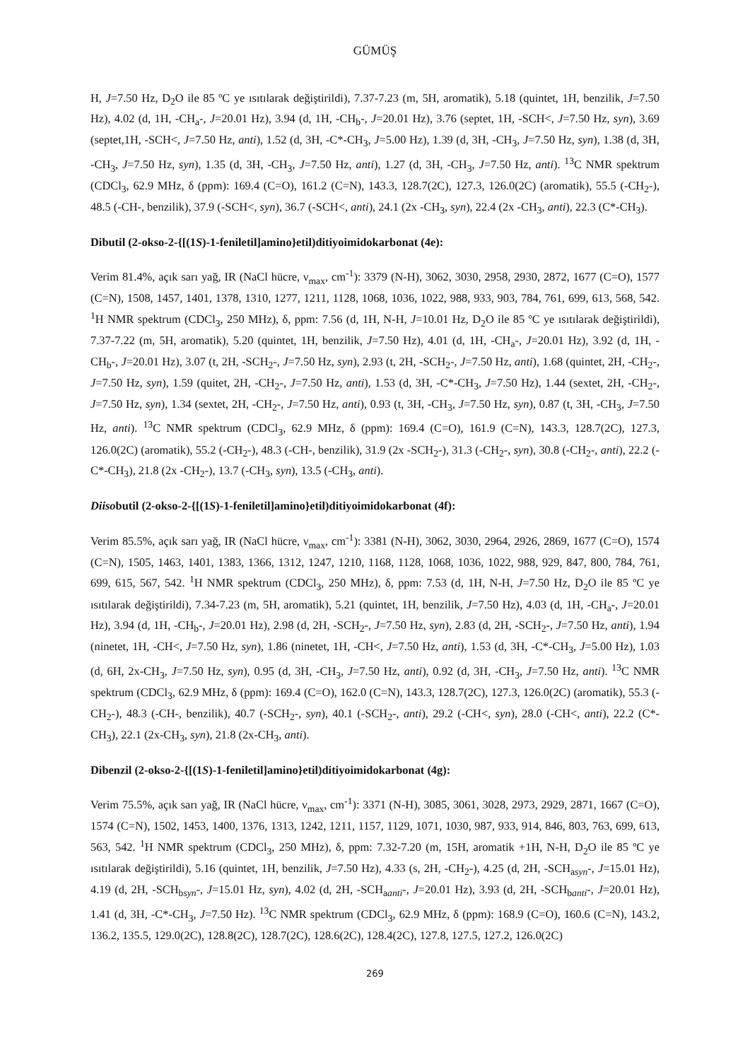GÜMÜŞ
H, J=7.50 Hz, D<sub>2</sub>O ile 85 ºC ye ısıtılarak değiştirildi), 7.37-7.23 (m, 5H, aromatik), 5.18 (quintet, 1H, benzilik, J=7.50 Hz), 4.02 (d, 1H, -CH<sub>a</sub>-, J=20.01 Hz), 3.94 (d, 1H, -CH<sub>b</sub>-, J=20.01 Hz), 3.76 (septet, 1H, -SCH<, J=7.50 Hz, syn), 3.69 (septet,1H, -SCH<, J=7.50 Hz, anti), 1.52 (d, 3H, -C*-CH<sub>3</sub>, J=5.00 Hz), 1.39 (d, 3H, -CH<sub>3</sub>, J=7.50 Hz, syn), 1.38 (d, 3H, -CH<sub>3</sub>, J=7.50 Hz, syn), 1.35 (d, 3H, -CH<sub>3</sub>, J=7.50 Hz, anti), 1.27 (d, 3H, -CH<sub>3</sub>, J=7.50 Hz, anti). <sup>13</sup>C NMR spektrum (CDCl<sub>3</sub>, 62.9 MHz, δ (ppm): 169.4 (C=O), 161.2 (C=N), 143.3, 128.7(2C), 127.3, 126.0(2C) (aromatik), 55.5 (-CH<sub>2</sub>-), 48.5 (-CH-, benzilik), 37.9 (-SCH<, syn), 36.7 (-SCH<, anti), 24.1 (2x -CH<sub>3</sub>, syn), 22.4 (2x -CH<sub>3</sub>, anti), 22.3 (C*-CH<sub>3</sub>).
Dibutil (2-okso-2-{[(1S)-1-feniletil]amino}etil)ditiyoimidokarbonat (4e):
Verim 81.4%, açık sarı yağ, IR (NaCl hücre, ν<sub>max</sub>, cm<sup>-1</sup>): 3379 (N-H), 3062, 3030, 2958, 2930, 2872, 1677 (C=O), 1577 (C=N), 1508, 1457, 1401, 1378, 1310, 1277, 1211, 1128, 1068, 1036, 1022, 988, 933, 903, 784, 761, 699, 613, 568, 542. <sup>1</sup>H NMR spektrum (CDCl<sub>3</sub>, 250 MHz), δ, ppm: 7.56 (d, 1H, N-H, J=10.01 Hz, D<sub>2</sub>O ile 85 ºC ye ısıtılarak değiştirildi), 7.37-7.22 (m, 5H, aromatik), 5.20 (quintet, 1H, benzilik, J=7.50 Hz), 4.01 (d, 1H, -CH<sub>a</sub>-, J=20.01 Hz), 3.92 (d, 1H, -CH<sub>b</sub>-, J=20.01 Hz), 3.07 (t, 2H, -SCH<sub>2</sub>-, J=7.50 Hz, syn), 2.93 (t, 2H, -SCH<sub>2</sub>-, J=7.50 Hz, anti), 1.68 (quintet, 2H, -CH<sub>2</sub>-, J=7.50 Hz, syn), 1.59 (quitet, 2H, -CH<sub>2</sub>-, J=7.50 Hz, anti), 1.53 (d, 3H, -C*-CH<sub>3</sub>, J=7.50 Hz), 1.44 (sextet, 2H, -CH<sub>2</sub>-, J=7.50 Hz, syn), 1.34 (sextet, 2H, -CH<sub>2</sub>-, J=7.50 Hz, anti), 0.93 (t, 3H, -CH<sub>3</sub>, J=7.50 Hz, syn), 0.87 (t, 3H, -CH<sub>3</sub>, J=7.50 Hz, anti). <sup>13</sup>C NMR spektrum (CDCl<sub>3</sub>, 62.9 MHz, δ (ppm): 169.4 (C=O), 161.9 (C=N), 143.3, 128.7(2C), 127.3, 126.0(2C) (aromatik), 55.2 (-CH<sub>2</sub>-), 48.3 (-CH-, benzilik), 31.9 (2x -SCH<sub>2</sub>-), 31.3 (-CH<sub>2</sub>-, syn), 30.8 (-CH<sub>2</sub>-, anti), 22.2 (-C*-CH<sub>3</sub>), 21.8 (2x -CH<sub>2</sub>-), 13.7 (-CH<sub>3</sub>, syn), 13.5 (-CH<sub>3</sub>, anti).
Diisobutil (2-okso-2-{[(1S)-1-feniletil]amino}etil)ditiyoimidokarbonat (4f):
Verim 85.5%, açık sarı yağ, IR (NaCl hücre, ν<sub>max</sub>, cm<sup>-1</sup>): 3381 (N-H), 3062, 3030, 2964, 2926, 2869, 1677 (C=O), 1574 (C=N), 1505, 1463, 1401, 1383, 1366, 1312, 1247, 1210, 1168, 1128, 1068, 1036, 1022, 988, 929, 847, 800, 784, 761, 699, 615, 567, 542. <sup>1</sup>H NMR spektrum (CDCl<sub>3</sub>, 250 MHz), δ, ppm: 7.53 (d, 1H, N-H, J=7.50 Hz, D<sub>2</sub>O ile 85 ºC ye ısıtılarak değiştirildi), 7.34-7.23 (m, 5H, aromatik), 5.21 (quintet, 1H, benzilik, J=7.50 Hz), 4.03 (d, 1H, -CH<sub>a</sub>-, J=20.01 Hz), 3.94 (d, 1H, -CH<sub>b</sub>-, J=20.01 Hz), 2.98 (d, 2H, -SCH<sub>2</sub>-, J=7.50 Hz, syn), 2.83 (d, 2H, -SCH<sub>2</sub>-, J=7.50 Hz, anti), 1.94 (ninetet, 1H, -CH<, J=7.50 Hz, syn), 1.86 (ninetet, 1H, -CH<, J=7.50 Hz, anti), 1.53 (d, 3H, -C*-CH<sub>3</sub>, J=5.00 Hz), 1.03 (d, 6H, 2x-CH<sub>3</sub>, J=7.50 Hz, syn), 0.95 (d, 3H, -CH<sub>3</sub>, J=7.50 Hz, anti), 0.92 (d, 3H, -CH<sub>3</sub>, J=7.50 Hz, anti). <sup>13</sup>C NMR spektrum (CDCl<sub>3</sub>, 62.9 MHz, δ (ppm): 169.4 (C=O), 162.0 (C=N), 143.3, 128.7(2C), 127.3, 126.0(2C) (aromatik), 55.3 (-CH<sub>2</sub>-), 48.3 (-CH-, benzilik), 40.7 (-SCH<sub>2</sub>-, syn), 40.1 (-SCH<sub>2</sub>-, anti), 29.2 (-CH<, syn), 28.0 (-CH<, anti), 22.2 (C*-CH<sub>3</sub>), 22.1 (2x-CH<sub>3</sub>, syn), 21.8 (2x-CH<sub>3</sub>, anti).
Dibenzil (2-okso-2-{[(1S)-1-feniletil]amino}etil)ditiyoimidokarbonat (4g):
Verim 75.5%, açık sarı yağ, IR (NaCl hücre, ν<sub>max</sub>, cm<sup>-1</sup>): 3371 (N-H), 3085, 3061, 3028, 2973, 2929, 2871, 1667 (C=O), 1574 (C=N), 1502, 1453, 1400, 1376, 1313, 1242, 1211, 1157, 1129, 1071, 1030, 987, 933, 914, 846, 803, 763, 699, 613, 563, 542. <sup>1</sup>H NMR spektrum (CDCl<sub>3</sub>, 250 MHz), δ, ppm: 7.32-7.20 (m, 15H, aromatik +1H, N-H, D<sub>2</sub>O ile 85 ºC ye ısıtılarak değiştirildi), 5.16 (quintet, 1H, benzilik, J=7.50 Hz), 4.33 (s, 2H, -CH<sub>2</sub>-), 4.25 (d, 2H, -SCH<sub>asyn</sub>-, J=15.01 Hz), 4.19 (d, 2H, -SCH<sub>bsyn</sub>-, J=15.01 Hz, syn), 4.02 (d, 2H, -SCH<sub>aanti</sub>-, J=20.01 Hz), 3.93 (d, 2H, -SCH<sub>banti</sub>-, J=20.01 Hz), 1.41 (d, 3H, -C*-CH<sub>3</sub>, J=7.50 Hz). <sup>13</sup>C NMR spektrum (CDCl<sub>3</sub>, 62.9 MHz, δ (ppm): 168.9 (C=O), 160.6 (C=N), 143.2, 136.2, 135.5, 129.0(2C), 128.8(2C), 128.7(2C), 128.6(2C), 128.4(2C), 127.8, 127.5, 127.2, 126.0(2C)
269